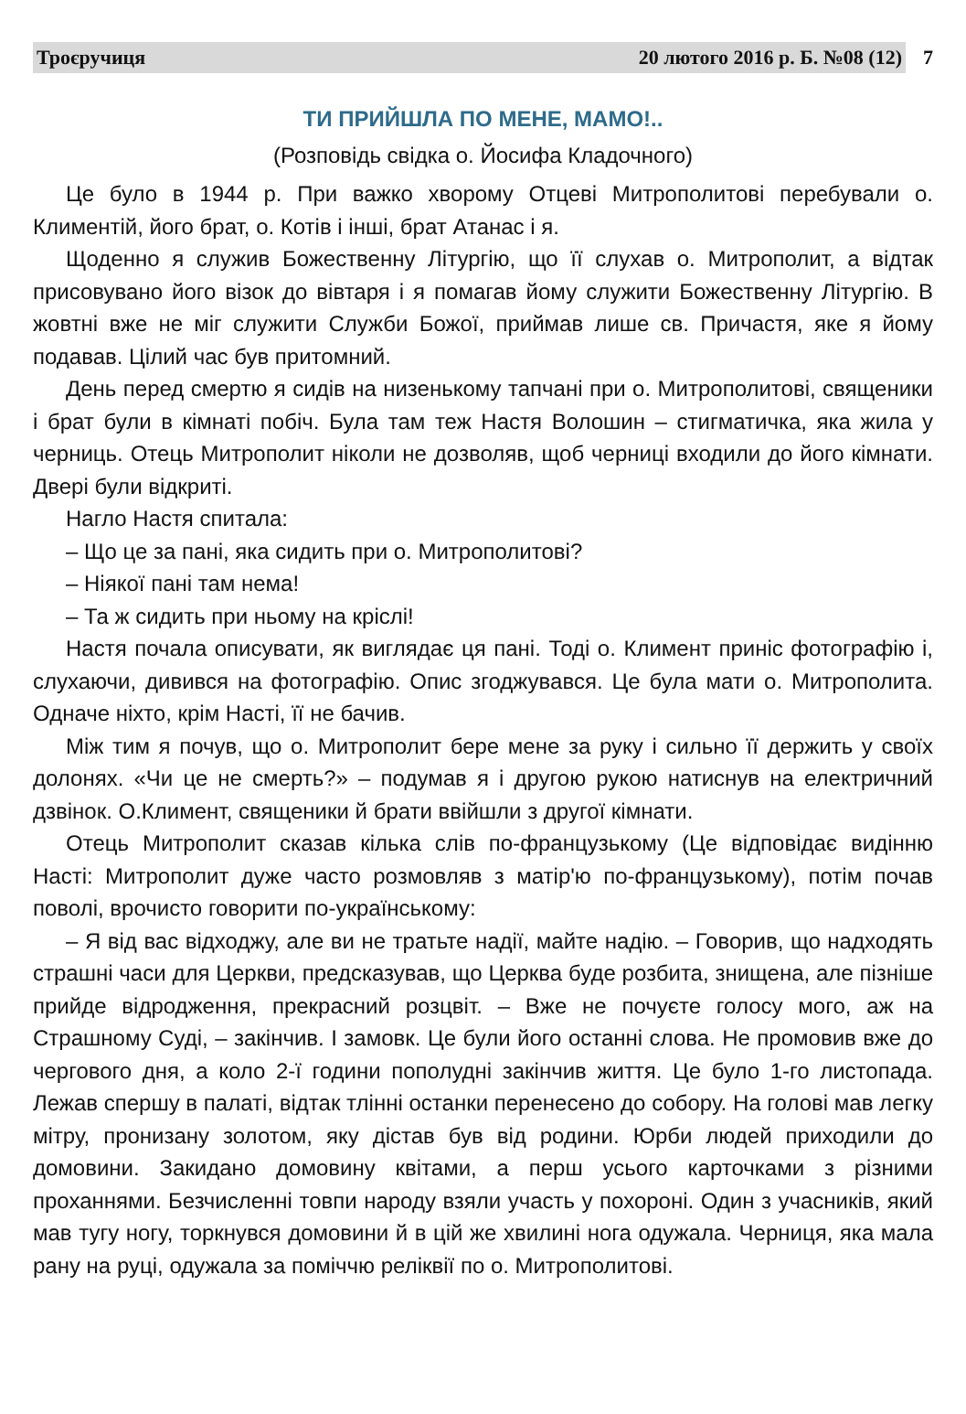Троєручиця 20 лютого 2016 р. Б. №08 (12)
7
ТИ ПРИЙШЛА ПО МЕНЕ, МАМО!..
(Розповідь свідка о. Йосифа Кладочного)
Це було в 1944 р. При важко хворому Отцеві Митрополитові перебували о. Климентій, його брат, о. Котів і інші, брат Атанас і я.
Щоденно я служив Божественну Літургію, що її слухав о. Митрополит, а відтак присовувано його візок до вівтаря і я помагав йому служити Божественну Літургію. В жовтні вже не міг служити Служби Божої, приймав лише св. Причастя, яке я йому подавав. Цілий час був притомний.
День перед смертю я сидів на низенькому тапчані при о. Митрополитові, священики і брат були в кімнаті побіч. Була там теж Настя Волошин – стигматичка, яка жила у черниць. Отець Митрополит ніколи не дозволяв, щоб черниці входили до його кімнати. Двері були відкриті.
Нагло Настя спитала:
– Що це за пані, яка сидить при о. Митрополитові?
– Ніякої пані там нема!
– Та ж сидить при ньому на кріслі!
Настя почала описувати, як виглядає ця пані. Тоді о. Климент приніс фотографію і, слухаючи, дивився на фотографію. Опис згоджувався. Це була мати о. Митрополита. Одначе ніхто, крім Насті, її не бачив.
Між тим я почув, що о. Митрополит бере мене за руку і сильно її держить у своїх долонях. «Чи це не смерть?» – подумав я і другою рукою натиснув на електричний дзвінок. О.Климент, священики й брати ввійшли з другої кімнати.
Отець Митрополит сказав кілька слів по-французькому (Це відповідає видінню Насті: Митрополит дуже часто розмовляв з матір'ю по-французькому), потім почав поволі, врочисто говорити по-українському:
– Я від вас відходжу, але ви не тратьте надії, майте надію. – Говорив, що надходять страшні часи для Церкви, предсказував, що Церква буде розбита, знищена, але пізніше прийде відродження, прекрасний розцвіт. – Вже не почуєте голосу мого, аж на Страшному Суді, – закінчив. І замовк. Це були його останні слова. Не промовив вже до чергового дня, а коло 2-ї години пополудні закінчив життя. Це було 1-го листопада. Лежав спершу в палаті, відтак тлінні останки перенесено до собору. На голові мав легку мітру, пронизану золотом, яку дістав був від родини. Юрби людей приходили до домовини. Закидано домовину квітами, а перш усього карточками з різними проханнями. Безчисленні товпи народу взяли участь у похороні. Один з учасників, який мав тугу ногу, торкнувся домовини й в цій же хвилині нога одужала. Черниця, яка мала рану на руці, одужала за поміччю реліквії по о. Митрополитові.